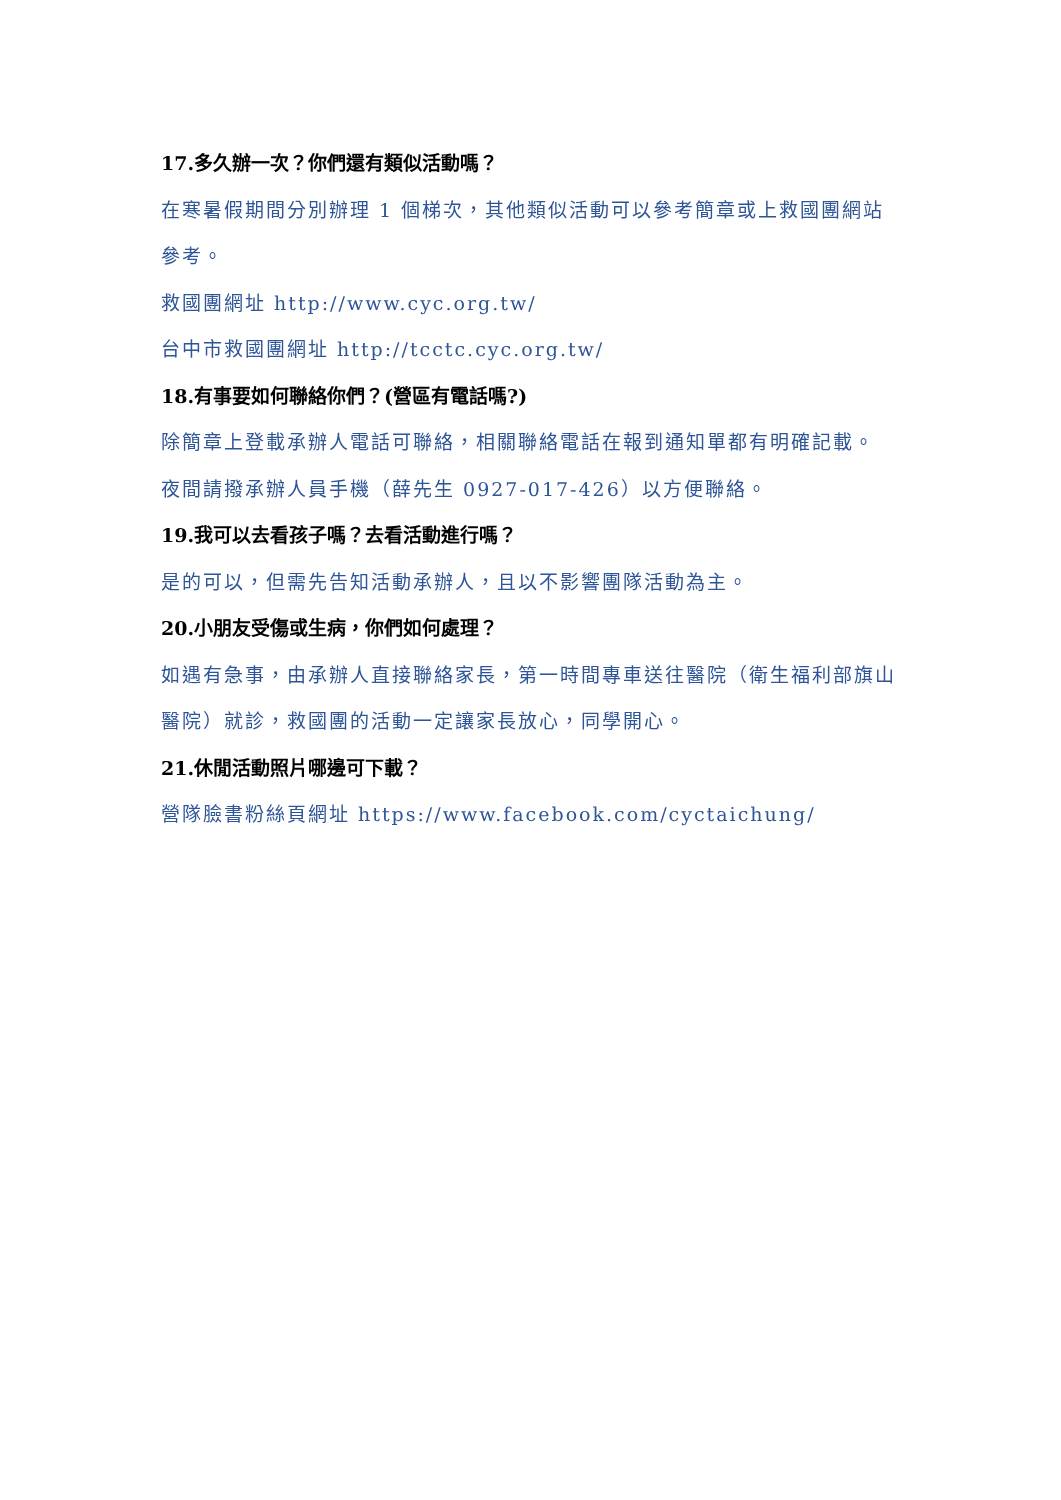17.多久辦一次？你們還有類似活動嗎？
在寒暑假期間分別辦理 1 個梯次，其他類似活動可以參考簡章或上救國團網站參考。
救國團網址 http://www.cyc.org.tw/
台中市救國團網址 http://tcctc.cyc.org.tw/
18.有事要如何聯絡你們？(營區有電話嗎?)
除簡章上登載承辦人電話可聯絡，相關聯絡電話在報到通知單都有明確記載。
夜間請撥承辦人員手機（薛先生 0927-017-426）以方便聯絡。
19.我可以去看孩子嗎？去看活動進行嗎？
是的可以，但需先告知活動承辦人，且以不影響團隊活動為主。
20.小朋友受傷或生病，你們如何處理？
如遇有急事，由承辦人直接聯絡家長，第一時間專車送往醫院（衛生福利部旗山醫院）就診，救國團的活動一定讓家長放心，同學開心。
21.休閒活動照片哪邊可下載？
營隊臉書粉絲頁網址 https://www.facebook.com/cyctaichung/